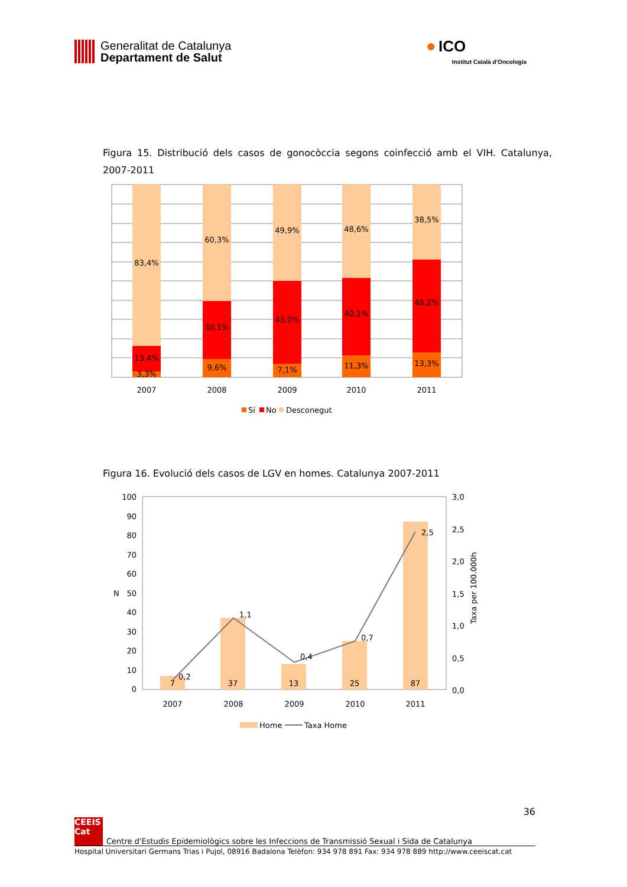Generalitat de Catalunya
Departament de Salut
● ICO
Institut Català d'Oncologia
Figura 15. Distribució dels casos de gonocòccia segons coinfecció amb el VIH. Catalunya, 2007-2011
83,4%
13,4%
3,3%
60,3%
30,1%
9,6%
49,9%
43,0%
7,1%
48,6%
40,1%
11,3%
38,5%
48,2%
13,3%
2007
2008
2009
2010
2011
Sí
No
Desconegut
Figura 16. Evolució dels casos de LGV en homes. Catalunya 2007-2011
100
90
80
70
60
50
40
30
20
10
0
N
3,0
2,5
2,0
1,5
1,0
0,5
0,0
Taxa per 100.000h
7
37
13
25
87
2007
2008
2009
2010
2011
0,2
1,1
0,4
0,7
2,5
Home
Taxa Home
36
CEEIS Cat
Centre d'Estudis Epidemiològics sobre les Infeccions de Transmissió Sexual i Sida de Catalunya
Hospital Universitari Germans Trias i Pujol, 08916 Badalona Telèfon: 934 978 891 Fax: 934 978 889 http://www.ceeiscat.cat